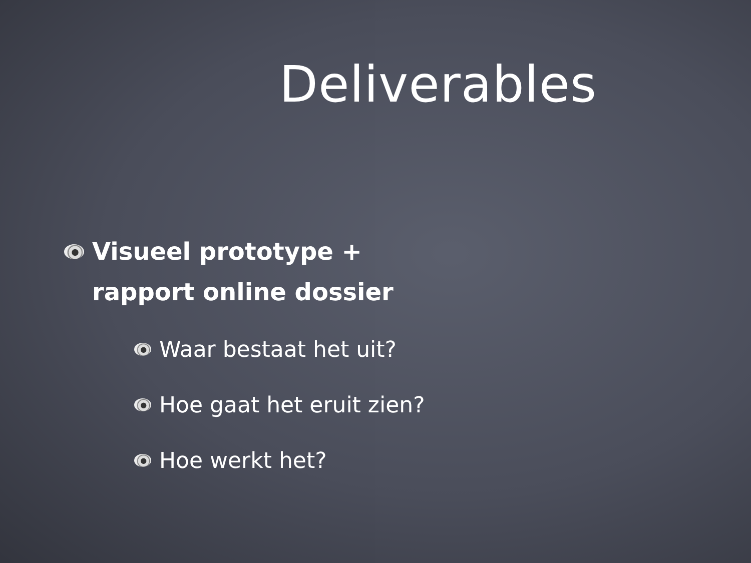Deliverables
Visueel prototype +
rapport online dossier
Waar bestaat het uit?
Hoe gaat het eruit zien?
Hoe werkt het?